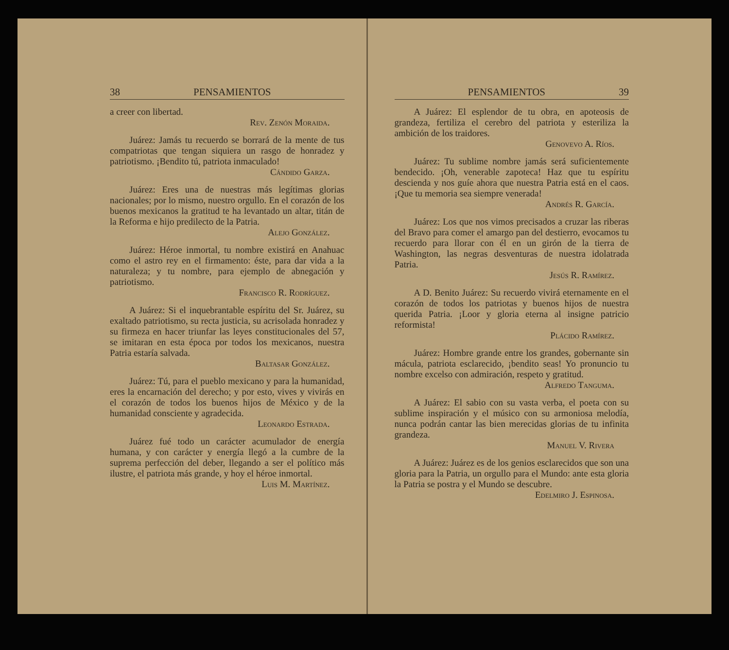38 PENSAMIENTOS
a creer con libertad.
Rev. Zenón Moraida.
Juárez: Jamás tu recuerdo se borrará de la mente de tus compatriotas que tengan siquiera un rasgo de honradez y patriotismo. ¡Bendito tú, patriota inmaculado!
Cándido Garza.
Juárez: Eres una de nuestras más legítimas glorias nacionales; por lo mismo, nuestro orgullo. En el corazón de los buenos mexicanos la gratitud te ha levantado un altar, titán de la Reforma e hijo predilecto de la Patria.
Alejo González.
Juárez: Héroe inmortal, tu nombre existirá en Anahuac como el astro rey en el firmamento: éste, para dar vida a la naturaleza; y tu nombre, para ejemplo de abnegación y patriotismo.
Francisco R. Rodríguez.
A Juárez: Si el inquebrantable espíritu del Sr. Juárez, su exaltado patriotismo, su recta justicia, su acrisolada honradez y su firmeza en hacer triunfar las leyes constitucionales del 57, se imitaran en esta época por todos los mexicanos, nuestra Patria estaría salvada.
Baltasar González.
Juárez: Tú, para el pueblo mexicano y para la humanidad, eres la encarnación del derecho; y por esto, vives y vivirás en el corazón de todos los buenos hijos de México y de la humanidad consciente y agradecida.
Leonardo Estrada.
Juárez fué todo un carácter acumulador de energía humana, y con carácter y energía llegó a la cumbre de la suprema perfección del deber, llegando a ser el político más ilustre, el patriota más grande, y hoy el héroe inmortal.
Luis M. Martínez.
PENSAMIENTOS 39
A Juárez: El esplendor de tu obra, en apoteosis de grandeza, fertiliza el cerebro del patriota y esteriliza la ambición de los traidores.
Genovevo A. Ríos.
Juárez: Tu sublime nombre jamás será suficientemente bendecido. ¡Oh, venerable zapoteca! Haz que tu espíritu descienda y nos guíe ahora que nuestra Patria está en el caos. ¡Que tu memoria sea siempre venerada!
Andrés R. García.
Juárez: Los que nos vimos precisados a cruzar las riberas del Bravo para comer el amargo pan del destierro, evocamos tu recuerdo para llorar con él en un girón de la tierra de Washington, las negras desventuras de nuestra idolatrada Patria.
Jesús R. Ramírez.
A D. Benito Juárez: Su recuerdo vivirá eternamente en el corazón de todos los patriotas y buenos hijos de nuestra querida Patria. ¡Loor y gloria eterna al insigne patricio reformista!
Plácido Ramírez.
Juárez: Hombre grande entre los grandes, gobernante sin mácula, patriota esclarecido, ¡bendito seas! Yo pronuncio tu nombre excelso con admiración, respeto y gratitud.
Alfredo Tanguma.
A Juárez: El sabio con su vasta verba, el poeta con su sublime inspiración y el músico con su armoniosa melodía, nunca podrán cantar las bien merecidas glorias de tu infinita grandeza.
Manuel V. Rivera
A Juárez: Juárez es de los genios esclarecidos que son una gloria para la Patria, un orgullo para el Mundo: ante esta gloria la Patria se postra y el Mundo se descubre.
Edelmiro J. Espinosa.